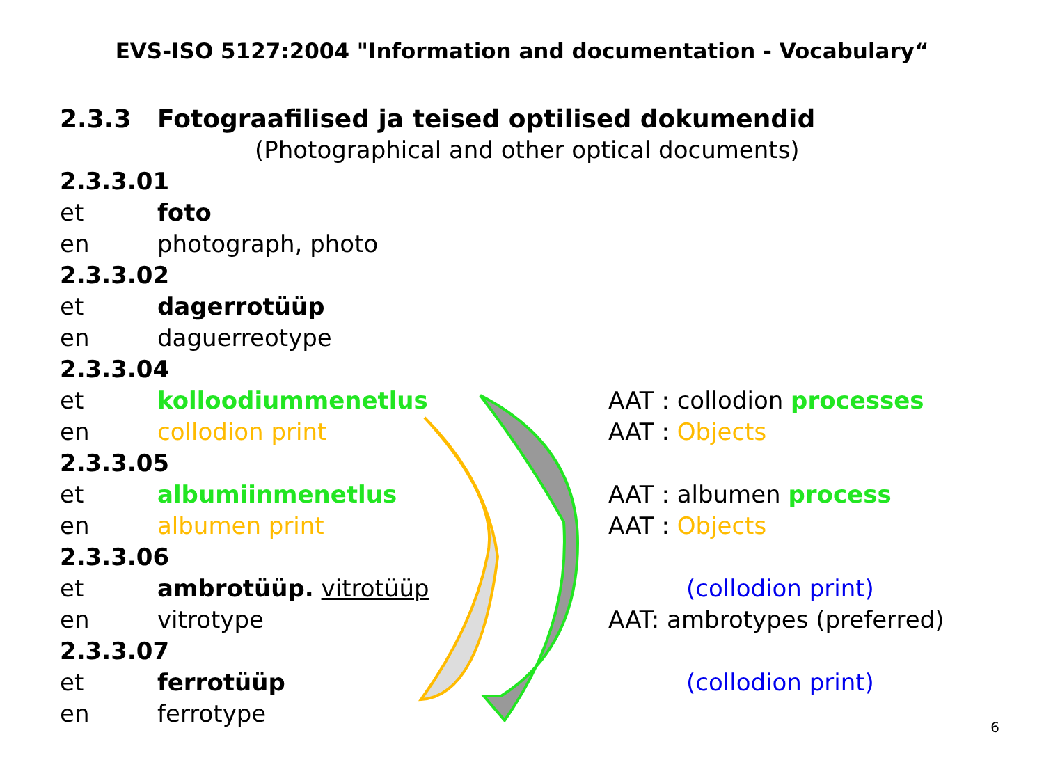EVS-ISO 5127:2004 "Information and documentation - Vocabulary“
2.3.3 Fotograafilised ja teised optilised dokumendid
(Photographical and other optical documents)
2.3.3.01
et foto
en photograph, photo
2.3.3.02
et dagerrotüüp
en daguerreotype
2.3.3.04
et kolloodiummenetlus AAT : collodion processes
en collodion print AAT : Objects
2.3.3.05
et albumiinmenetlus AAT : albumen process
en albumen print AAT : Objects
2.3.3.06
et ambrotüüp. vitrotüüp (collodion print)
en vitrotype AAT: ambrotypes (preferred)
2.3.3.07
et ferrotüüp (collodion print)
en ferrotype
6